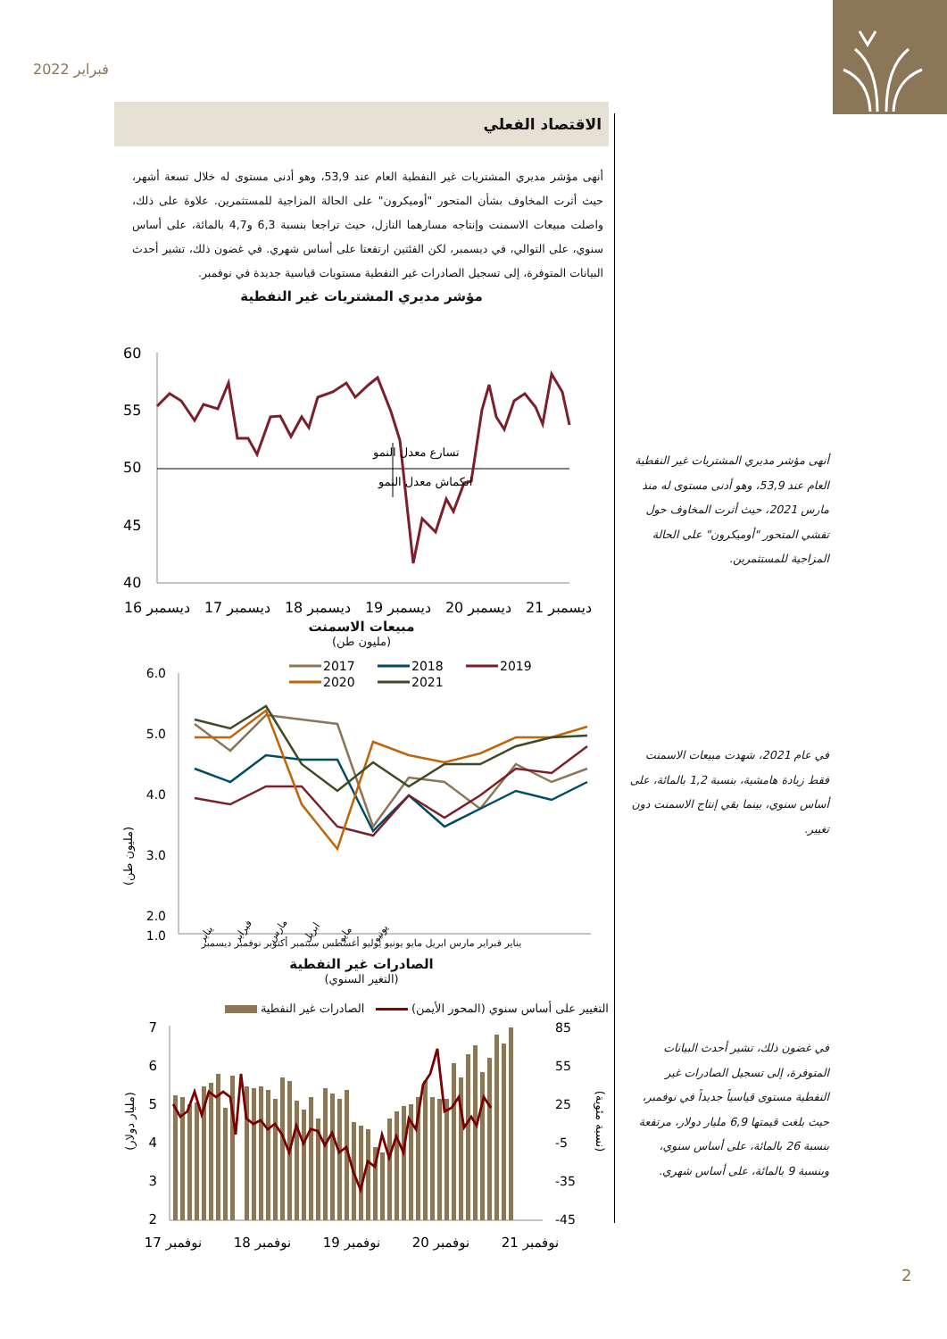فبراير 2022
الاقتصاد الفعلي
أنهى مؤشر مديري المشتريات غير النفطية العام عند 53,9، وهو أدنى مستوى له خلال تسعة أشهر، حيث أثرت المخاوف بشأن المتحور "أوميكرون" على الحالة المزاجية للمستثمرين. علاوة على ذلك، واصلت مبيعات الاسمنت وإنتاجه مسارهما النازل، حيث تراجعا بنسبة 6,3 و4,7 بالمائة، على أساس سنوي، على التوالي، في ديسمبر، لكن الفئتين ارتفعتا على أساس شهري. في غضون ذلك، تشير أحدث البيانات المتوفرة، إلى تسجيل الصادرات غير النفطية مستويات قياسية جديدة في نوفمبر.
مؤشر مديري المشتريات غير النفطية
60
55
50
45
40
تسارع معدل النمو
انكماش معدل النمو
ديسمبر 16
ديسمبر 17
ديسمبر 18
ديسمبر 19
ديسمبر 20
ديسمبر 21
مبيعات الاسمنت
(مليون طن)
2017
2018
2019
2020
2021
6.0
5.0
4.0
3.0
2.0
1.0
(مليون طن)
يناير
فبراير
مارس
ابريل
مايو
يونيو
يناير فبراير مارس ابريل مايو يونيو يوليو أغسطس سبتمبر أكتوبر نوفمبر ديسمبر
الصادرات غير النفطية
(التغير السنوي)
التغيير على أساس سنوي (المحور الأيمن) الصادرات غير النفطية
7
6
5
4
3
2
85
55
25
-5
-35
-45
(مليار دولار)
(نسبة مئوية)
نوفمبر 17
نوفمبر 18
نوفمبر 19
نوفمبر 20
نوفمبر 21
أنهى مؤشر مديري المشتريات غير النفطية العام عند 53,9، وهو أدنى مستوى له منذ مارس 2021، حيث أثرت المخاوف حول تفشي المتحور "أوميكرون" على الحالة المزاجية للمستثمرين.
في عام 2021، شهدت مبيعات الاسمنت فقط زيادة هامشية، بنسبة 1,2 بالمائة، على أساس سنوي، بينما بقي إنتاج الاسمنت دون تغيير.
في غضون ذلك، تشير أحدث البيانات المتوفرة، إلى تسجيل الصادرات غير النفطية مستوى قياسياً جديداً في نوفمبر، حيث بلغت قيمتها 6,9 مليار دولار، مرتفعة بنسبة 26 بالمائة، على أساس سنوي، وبنسبة 9 بالمائة، على أساس شهري.
2